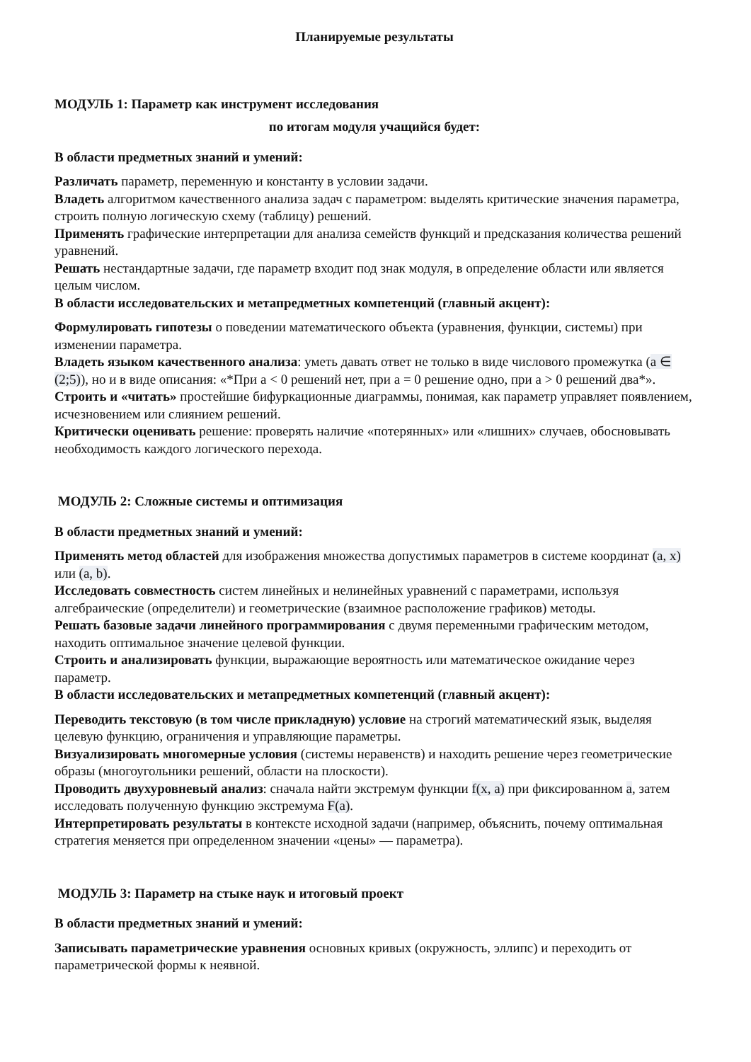Планируемые результаты
МОДУЛЬ 1: Параметр как инструмент исследования
по итогам модуля учащийся будет:
В области предметных знаний и умений:
Различать параметр, переменную и константу в условии задачи.
Владеть алгоритмом качественного анализа задач с параметром: выделять критические значения параметра, строить полную логическую схему (таблицу) решений.
Применять графические интерпретации для анализа семейств функций и предсказания количества решений уравнений.
Решать нестандартные задачи, где параметр входит под знак модуля, в определение области или является целым числом.
В области исследовательских и метапредметных компетенций (главный акцент):
Формулировать гипотезы о поведении математического объекта (уравнения, функции, системы) при изменении параметра.
Владеть языком качественного анализа: уметь давать ответ не только в виде числового промежутка (a ∈ (2;5)), но и в виде описания: «*При a < 0 решений нет, при a = 0 решение одно, при a > 0 решений два*».
Строить и «читать» простейшие бифуркационные диаграммы, понимая, как параметр управляет появлением, исчезновением или слиянием решений.
Критически оценивать решение: проверять наличие «потерянных» или «лишних» случаев, обосновывать необходимость каждого логического перехода.
МОДУЛЬ 2: Сложные системы и оптимизация
В области предметных знаний и умений:
Применять метод областей для изображения множества допустимых параметров в системе координат (a, x) или (a, b).
Исследовать совместность систем линейных и нелинейных уравнений с параметрами, используя алгебраические (определители) и геометрические (взаимное расположение графиков) методы.
Решать базовые задачи линейного программирования с двумя переменными графическим методом, находить оптимальное значение целевой функции.
Строить и анализировать функции, выражающие вероятность или математическое ожидание через параметр.
В области исследовательских и метапредметных компетенций (главный акцент):
Переводить текстовую (в том числе прикладную) условие на строгий математический язык, выделяя целевую функцию, ограничения и управляющие параметры.
Визуализировать многомерные условия (системы неравенств) и находить решение через геометрические образы (многоугольники решений, области на плоскости).
Проводить двухуровневый анализ: сначала найти экстремум функции f(x, a) при фиксированном a, затем исследовать полученную функцию экстремума F(a).
Интерпретировать результаты в контексте исходной задачи (например, объяснить, почему оптимальная стратегия меняется при определенном значении «цены» — параметра).
МОДУЛЬ 3: Параметр на стыке наук и итоговый проект
В области предметных знаний и умений:
Записывать параметрические уравнения основных кривых (окружность, эллипс) и переходить от параметрической формы к неявной.